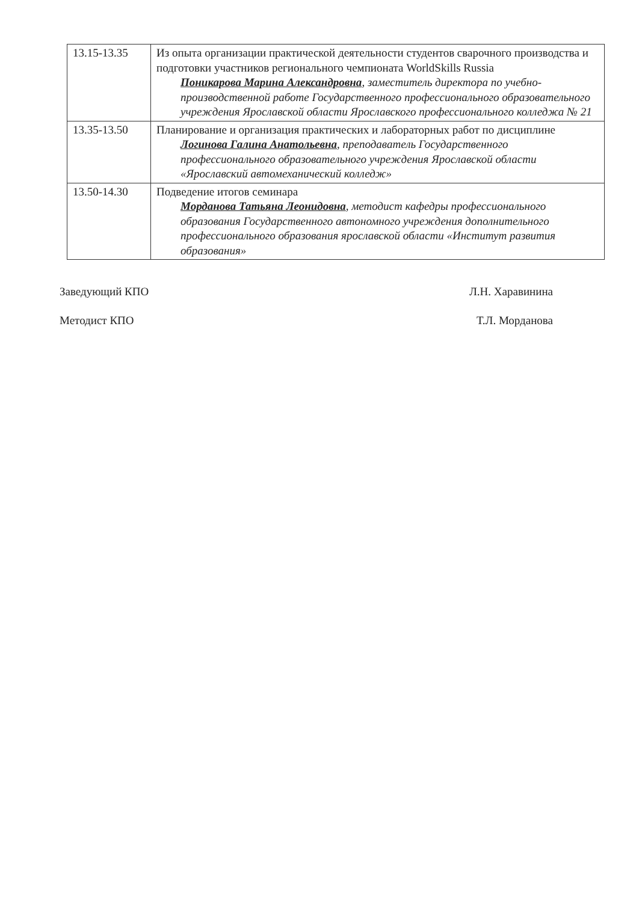| 13.15-13.35 | Из опыта организации практической деятельности студентов сварочного производства и подготовки участников регионального чемпионата WorldSkills Russia Поникарова Марина Александровна , заместитель директора по учебно-производственной работе Государственного профессионального образовательного учреждения Ярославской области Ярославского профессионального колледжа № 21 |
| 13.35-13.50 | Планирование и организация практических и лабораторных работ по дисциплине Логинова Галина Анатольевна , преподаватель Государственного профессионального образовательного учреждения Ярославской области «Ярославский автомеханический колледж» |
| 13.50-14.30 | Подведение итогов семинара Морданова Татьяна Леонидовна , методист кафедры профессионального образования Государственного автономного учреждения дополнительного профессионального образования ярославской области «Институт развития образования» |
Заведующий КПО Л.Н. Харавинина
Методист КПО Т.Л. Морданова